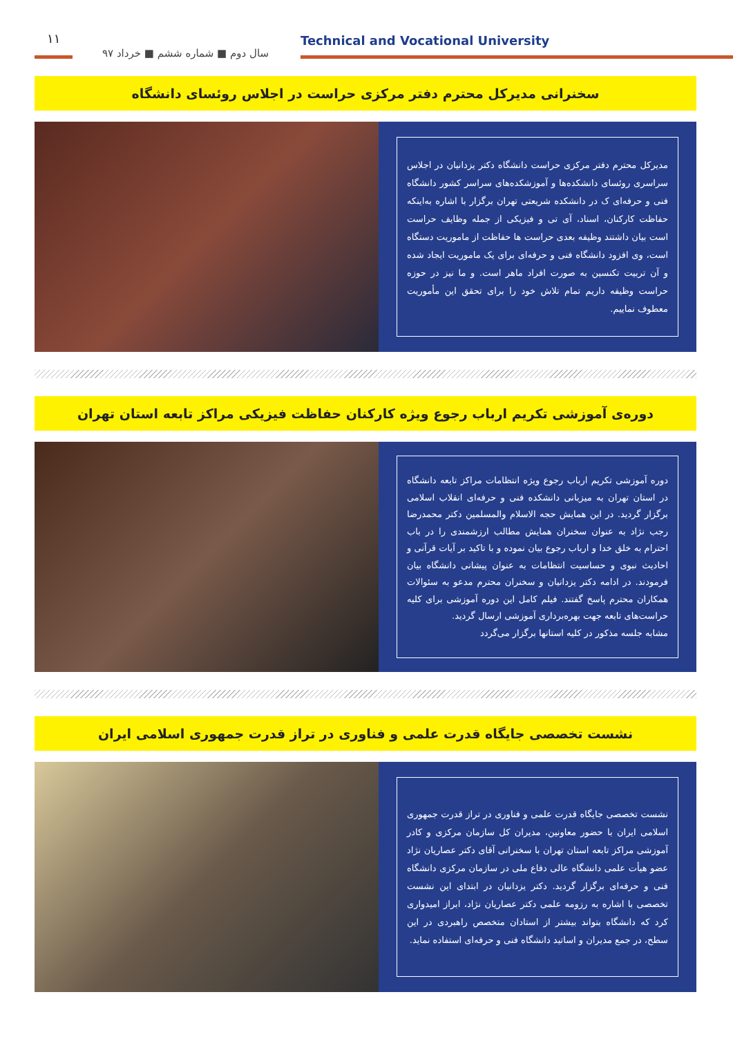۱۱
سال دوم ■ شماره ششم ■ خرداد ۹۷
Technical and Vocational University
سخنرانی مدیرکل محترم دفتر مرکزی حراست در اجلاس روئسای دانشگاه
مدیرکل محترم دفتر مرکزی حراست دانشگاه دکتر یزدانیان در اجلاس سراسری روئسای دانشکده‌ها و آموزشکده‌های سراسر کشور دانشگاه فنی و حرفه‌ای ک در دانشکده شریعتی تهران برگزار با اشاره به‌اینکه حفاظت کارکنان، اسناد، آی تی و فیزیکی از جمله وظایف حراست است بیان داشتند وظیفه بعدی حراست ها حفاظت از ماموریت دستگاه است، وی افزود دانشگاه فنی و حرفه‌ای برای یک ماموریت ایجاد شده و آن تربیت تکنسین به صورت افراد ماهر است. و ما نیز در حوزه حراست وظیفه داریم تمام تلاش خود را برای تحقق این مأموریت معطوف نماییم.
دوره‌ی آموزشی تکریم ارباب رجوع ویژه کارکنان حفاظت فیزیکی مراکز تابعه استان تهران
دوره آموزشی تکریم ارباب رجوع ویژه انتظامات مراکز تابعه دانشگاه در استان تهران به میزبانی دانشکده فنی و حرفه‌ای انقلاب اسلامی برگزار گردید. در این همایش حجه الاسلام والمسلمین دکتر محمدرضا رجب نژاد به عنوان سخنران همایش مطالب ارزشمندی را در باب احترام به خلق خدا و ارباب رجوع بیان نموده و با تاکید بر آیات قرآنی و احادیث نبوی و حساسیت انتظامات به عنوان پیشانی دانشگاه بیان فرمودند. در ادامه دکتر یزدانیان و سخنران محترم مدعو به سئوالات همکاران محترم پاسخ گفتند. فیلم کامل این دوره آموزشی برای کلیه حراست‌های تابعه جهت بهره‌برداری آموزشی ارسال گردید.
مشابه جلسه مذکور در کلیه استانها برگزار می‌گردد
نشست تخصصی جایگاه قدرت علمی و فناوری در تراز قدرت جمهوری اسلامی ایران
نشست تخصصی جایگاه قدرت علمی و فناوری در تراز قدرت جمهوری اسلامی ایران با حضور معاونین، مدیران کل سازمان مرکزی و کادر آموزشی مراکز تابعه استان تهران با سخنرانی آقای دکتر عصاریان نژاد عضو هیأت علمی دانشگاه عالی دفاع ملی در سازمان مرکزی دانشگاه فنی و حرفه‌ای برگزار گردید. دکتر یزدانیان در ابتدای این نشست تخصصی با اشاره به رزومه علمی دکتر عصاریان نژاد، ابراز امیدواری کرد که دانشگاه بتواند بیشتر از استادان متخصص راهبردی در این سطح، در جمع مدیران و اساتید دانشگاه فنی و حرفه‌ای استفاده نماید.